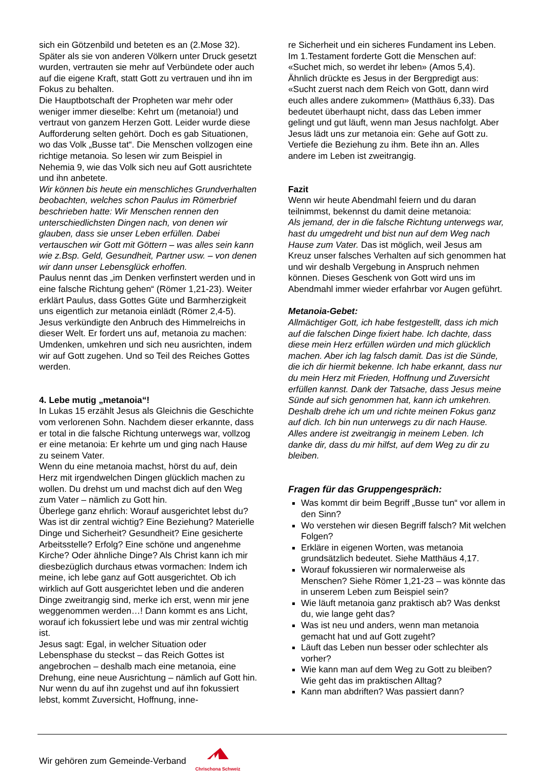sich ein Götzenbild und beteten es an (2.Mose 32). Später als sie von anderen Völkern unter Druck gesetzt wurden, vertrauten sie mehr auf Verbündete oder auch auf die eigene Kraft, statt Gott zu vertrauen und ihn im Fokus zu behalten.
Die Hauptbotschaft der Propheten war mehr oder weniger immer dieselbe: Kehrt um (metanoia!) und vertraut von ganzem Herzen Gott. Leider wurde diese Aufforderung selten gehört. Doch es gab Situationen, wo das Volk „Busse tat“. Die Menschen vollzogen eine richtige metanoia. So lesen wir zum Beispiel in Nehemia 9, wie das Volk sich neu auf Gott ausrichtete und ihn anbetete.
Wir können bis heute ein menschliches Grundverhalten beobachten, welches schon Paulus im Römerbrief beschrieben hatte: Wir Menschen rennen den unterschiedlichsten Dingen nach, von denen wir glauben, dass sie unser Leben erfüllen. Dabei vertauschen wir Gott mit Göttern – was alles sein kann wie z.Bsp. Geld, Gesundheit, Partner usw. – von denen wir dann unser Lebensglück erhoffen.
Paulus nennt das „im Denken verfinstert werden und in eine falsche Richtung gehen“ (Römer 1,21-23). Weiter erklärt Paulus, dass Gottes Güte und Barmherzigkeit uns eigentlich zur metanoia einlädt (Römer 2,4-5).
Jesus verkündigte den Anbruch des Himmelreichs in dieser Welt. Er fordert uns auf, metanoia zu machen: Umdenken, umkehren und sich neu ausrichten, indem wir auf Gott zugehen. Und so Teil des Reiches Gottes werden.
4. Lebe mutig „metanoia“!
In Lukas 15 erzählt Jesus als Gleichnis die Geschichte vom verlorenen Sohn. Nachdem dieser erkannte, dass er total in die falsche Richtung unterwegs war, vollzog er eine metanoia: Er kehrte um und ging nach Hause zu seinem Vater.
Wenn du eine metanoia machst, hörst du auf, dein Herz mit irgendwelchen Dingen glücklich machen zu wollen. Du drehst um und machst dich auf den Weg zum Vater – nämlich zu Gott hin.
Überlege ganz ehrlich: Worauf ausgerichtet lebst du? Was ist dir zentral wichtig? Eine Beziehung? Materielle Dinge und Sicherheit? Gesundheit? Eine gesicherte Arbeitsstelle? Erfolg? Eine schöne und angenehme Kirche? Oder ähnliche Dinge? Als Christ kann ich mir diesbezüglich durchaus etwas vormachen: Indem ich meine, ich lebe ganz auf Gott ausgerichtet. Ob ich wirklich auf Gott ausgerichtet leben und die anderen Dinge zweitrangig sind, merke ich erst, wenn mir jene weggenommen werden…! Dann kommt es ans Licht, worauf ich fokussiert lebe und was mir zentral wichtig ist.
Jesus sagt: Egal, in welcher Situation oder Lebensphase du steckst – das Reich Gottes ist angebrochen – deshalb mach eine metanoia, eine Drehung, eine neue Ausrichtung – nämlich auf Gott hin. Nur wenn du auf ihn zugehst und auf ihn fokussiert lebst, kommt Zuversicht, Hoffnung, inne-
re Sicherheit und ein sicheres Fundament ins Leben.
Im 1.Testament forderte Gott die Menschen auf: «Suchet mich, so werdet ihr leben» (Amos 5,4). Ähnlich drückte es Jesus in der Bergpredigt aus: «Sucht zuerst nach dem Reich von Gott, dann wird euch alles andere zukommen» (Matthäus 6,33). Das bedeutet überhaupt nicht, dass das Leben immer gelingt und gut läuft, wenn man Jesus nachfolgt. Aber Jesus lädt uns zur metanoia ein: Gehe auf Gott zu. Vertiefe die Beziehung zu ihm. Bete ihn an. Alles andere im Leben ist zweitrangig.
Fazit
Wenn wir heute Abendmahl feiern und du daran teilnimmst, bekennst du damit deine metanoia:
Als jemand, der in die falsche Richtung unterwegs war, hast du umgedreht und bist nun auf dem Weg nach Hause zum Vater. Das ist möglich, weil Jesus am Kreuz unser falsches Verhalten auf sich genommen hat und wir deshalb Vergebung in Anspruch nehmen können. Dieses Geschenk von Gott wird uns im Abendmahl immer wieder erfahrbar vor Augen geführt.
Metanoia-Gebet:
Allmächtiger Gott, ich habe festgestellt, dass ich mich auf die falschen Dinge fixiert habe. Ich dachte, dass diese mein Herz erfüllen würden und mich glücklich machen. Aber ich lag falsch damit. Das ist die Sünde, die ich dir hiermit bekenne. Ich habe erkannt, dass nur du mein Herz mit Frieden, Hoffnung und Zuversicht erfüllen kannst. Dank der Tatsache, dass Jesus meine Sünde auf sich genommen hat, kann ich umkehren. Deshalb drehe ich um und richte meinen Fokus ganz auf dich. Ich bin nun unterwegs zu dir nach Hause. Alles andere ist zweitrangig in meinem Leben. Ich danke dir, dass du mir hilfst, auf dem Weg zu dir zu bleiben.
Fragen für das Gruppengespräch:
Was kommt dir beim Begriff „Busse tun“ vor allem in den Sinn?
Wo verstehen wir diesen Begriff falsch? Mit welchen Folgen?
Erkläre in eigenen Worten, was metanoia grundsätzlich bedeutet. Siehe Matthäus 4,17.
Worauf fokussieren wir normalerweise als Menschen? Siehe Römer 1,21-23 – was könnte das in unserem Leben zum Beispiel sein?
Wie läuft metanoia ganz praktisch ab? Was denkst du, wie lange geht das?
Was ist neu und anders, wenn man metanoia gemacht hat und auf Gott zugeht?
Läuft das Leben nun besser oder schlechter als vorher?
Wie kann man auf dem Weg zu Gott zu bleiben? Wie geht das im praktischen Alltag?
Kann man abdriften? Was passiert dann?
Wir gehören zum Gemeinde-Verband
Chrischona Schweiz